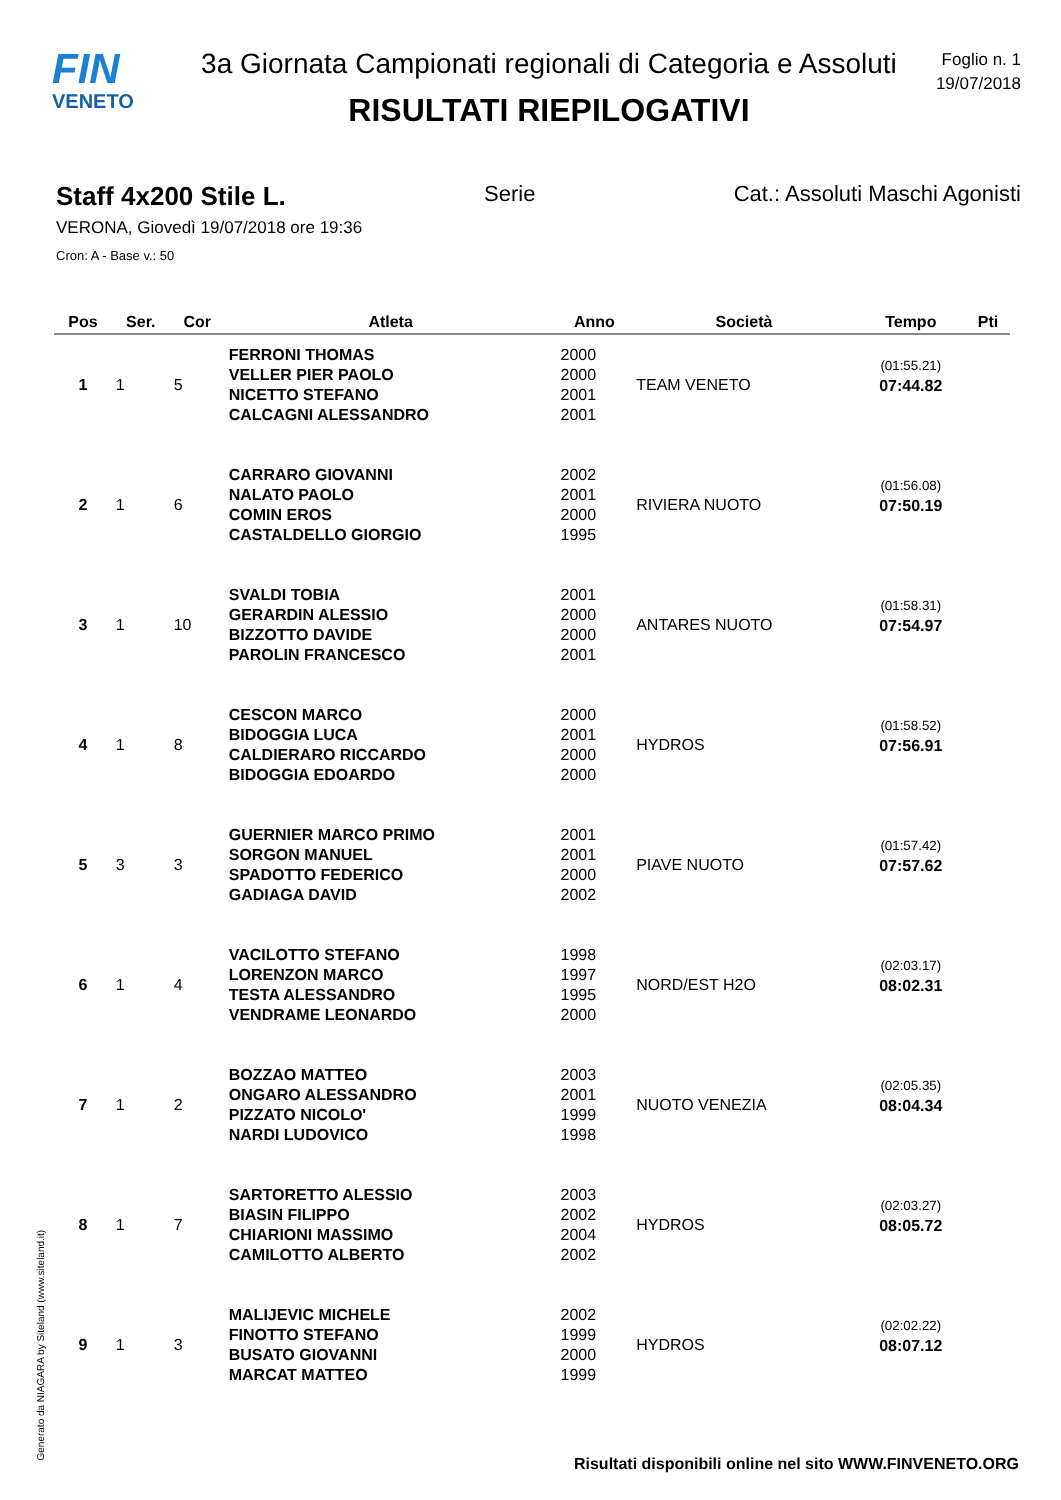FIN
VENETO
3a Giornata Campionati regionali di Categoria e Assoluti
RISULTATI RIEPILOGATIVI
Foglio n. 1
19/07/2018
Staff 4x200 Stile L. Serie Cat.: Assoluti Maschi Agonisti
VERONA, Giovedì 19/07/2018 ore 19:36
Cron: A - Base v.: 50
| Pos | Ser. | Cor | Atleta | Anno | Società | Tempo | Pti |
| --- | --- | --- | --- | --- | --- | --- | --- |
| 1 | 1 | 5 | FERRONI THOMAS VELLER PIER PAOLO NICETTO STEFANO CALCAGNI ALESSANDRO | 2000 2000 2001 2001 | TEAM VENETO | (01:55.21) 07:44.82 | |
| 2 | 1 | 6 | CARRARO GIOVANNI NALATO PAOLO COMIN EROS CASTALDELLO GIORGIO | 2002 2001 2000 1995 | RIVIERA NUOTO | (01:56.08) 07:50.19 | |
| 3 | 1 | 10 | SVALDI TOBIA GERARDIN ALESSIO BIZZOTTO DAVIDE PAROLIN FRANCESCO | 2001 2000 2000 2001 | ANTARES NUOTO | (01:58.31) 07:54.97 | |
| 4 | 1 | 8 | CESCON MARCO BIDOGGIA LUCA CALDIERARO RICCARDO BIDOGGIA EDOARDO | 2000 2001 2000 2000 | HYDROS | (01:58.52) 07:56.91 | |
| 5 | 3 | 3 | GUERNIER MARCO PRIMO SORGON MANUEL SPADOTTO FEDERICO GADIAGA DAVID | 2001 2001 2000 2002 | PIAVE NUOTO | (01:57.42) 07:57.62 | |
| 6 | 1 | 4 | VACILOTTO STEFANO LORENZON MARCO TESTA ALESSANDRO VENDRAME LEONARDO | 1998 1997 1995 2000 | NORD/EST H2O | (02:03.17) 08:02.31 | |
| 7 | 1 | 2 | BOZZAO MATTEO ONGARO ALESSANDRO PIZZATO NICOLO' NARDI LUDOVICO | 2003 2001 1999 1998 | NUOTO VENEZIA | (02:05.35) 08:04.34 | |
| 8 | 1 | 7 | SARTORETTO ALESSIO BIASIN FILIPPO CHIARIONI MASSIMO CAMILOTTO ALBERTO | 2003 2002 2004 2002 | HYDROS | (02:03.27) 08:05.72 | |
| 9 | 1 | 3 | MALIJEVIC MICHELE FINOTTO STEFANO BUSATO GIOVANNI MARCAT MATTEO | 2002 1999 2000 1999 | HYDROS | (02:02.22) 08:07.12 | |
Generato da NIAGARA by Siteland (www.siteland.it)
Risultati disponibili online nel sito WWW.FINVENETO.ORG